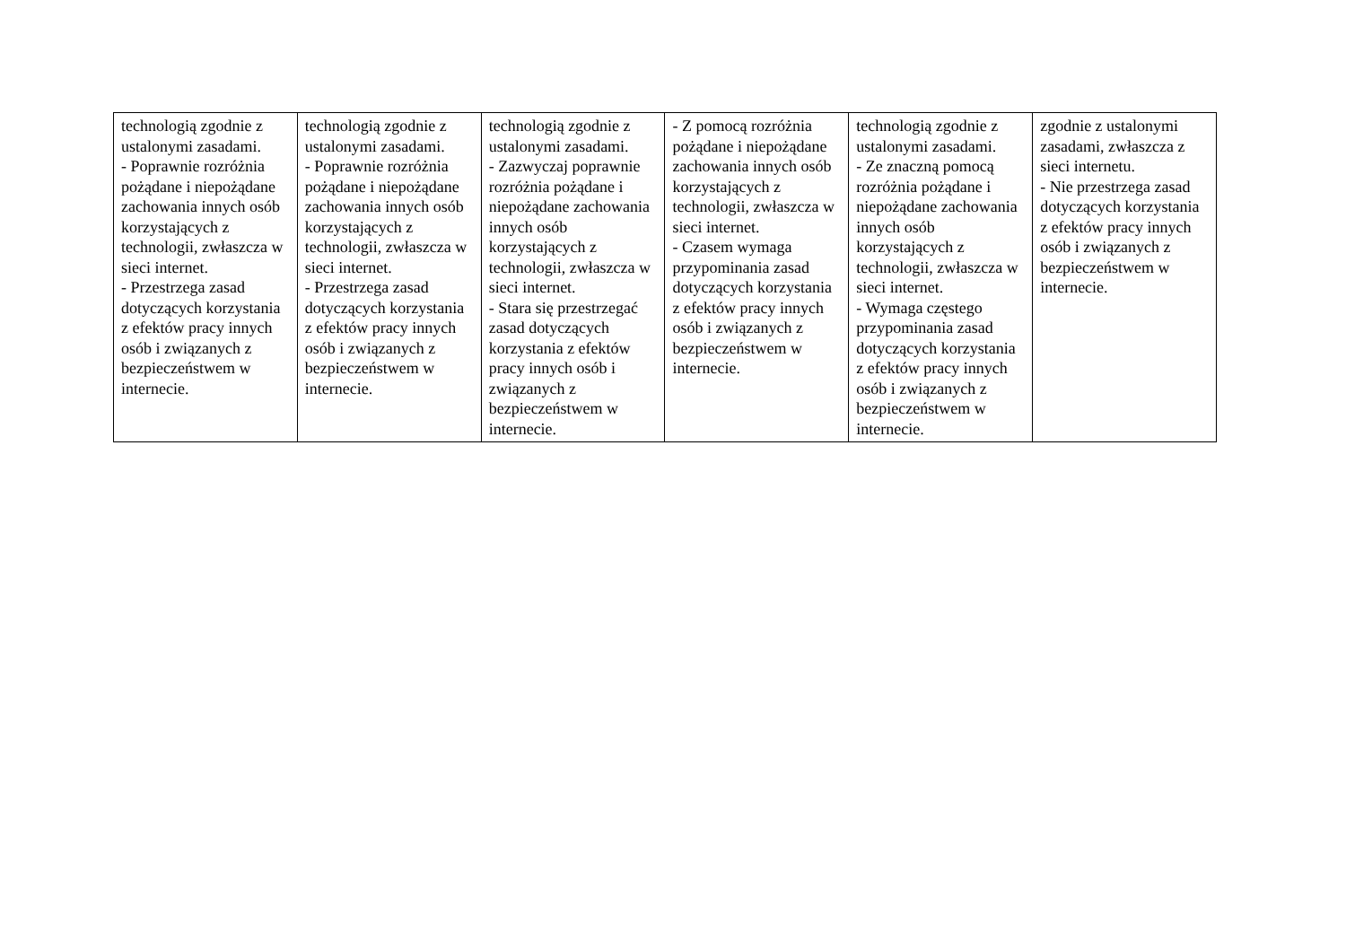| technologią zgodnie z ustalonymi zasadami. - Poprawnie rozróżnia pożądane i niepożądane zachowania innych osób korzystających z technologii, zwłaszcza w sieci internet. - Przestrzega zasad dotyczących korzystania z efektów pracy innych osób i związanych z bezpieczeństwem w internecie. | technologią zgodnie z ustalonymi zasadami. - Poprawnie rozróżnia pożądane i niepożądane zachowania innych osób korzystających z technologii, zwłaszcza w sieci internet. - Przestrzega zasad dotyczących korzystania z efektów pracy innych osób i związanych z bezpieczeństwem w internecie. | technologią zgodnie z ustalonymi zasadami. - Zazwyczaj poprawnie rozróżnia pożądane i niepożądane zachowania innych osób korzystających z technologii, zwłaszcza w sieci internet. - Stara się przestrzegać zasad dotyczących korzystania z efektów pracy innych osób i związanych z bezpieczeństwem w internecie. | - Z pomocą rozróżnia pożądane i niepożądane zachowania innych osób korzystających z technologii, zwłaszcza w sieci internet. - Czasem wymaga przypominania zasad dotyczących korzystania z efektów pracy innych osób i związanych z bezpieczeństwem w internecie. | technologią zgodnie z ustalonymi zasadami. - Ze znaczną pomocą rozróżnia pożądane i niepożądane zachowania innych osób korzystających z technologii, zwłaszcza w sieci internet. - Wymaga częstego przypominania zasad dotyczących korzystania z efektów pracy innych osób i związanych z bezpieczeństwem w internecie. | zgodnie z ustalonymi zasadami, zwłaszcza z sieci internetu. - Nie przestrzega zasad dotyczących korzystania z efektów pracy innych osób i związanych z bezpieczeństwem w internecie. |